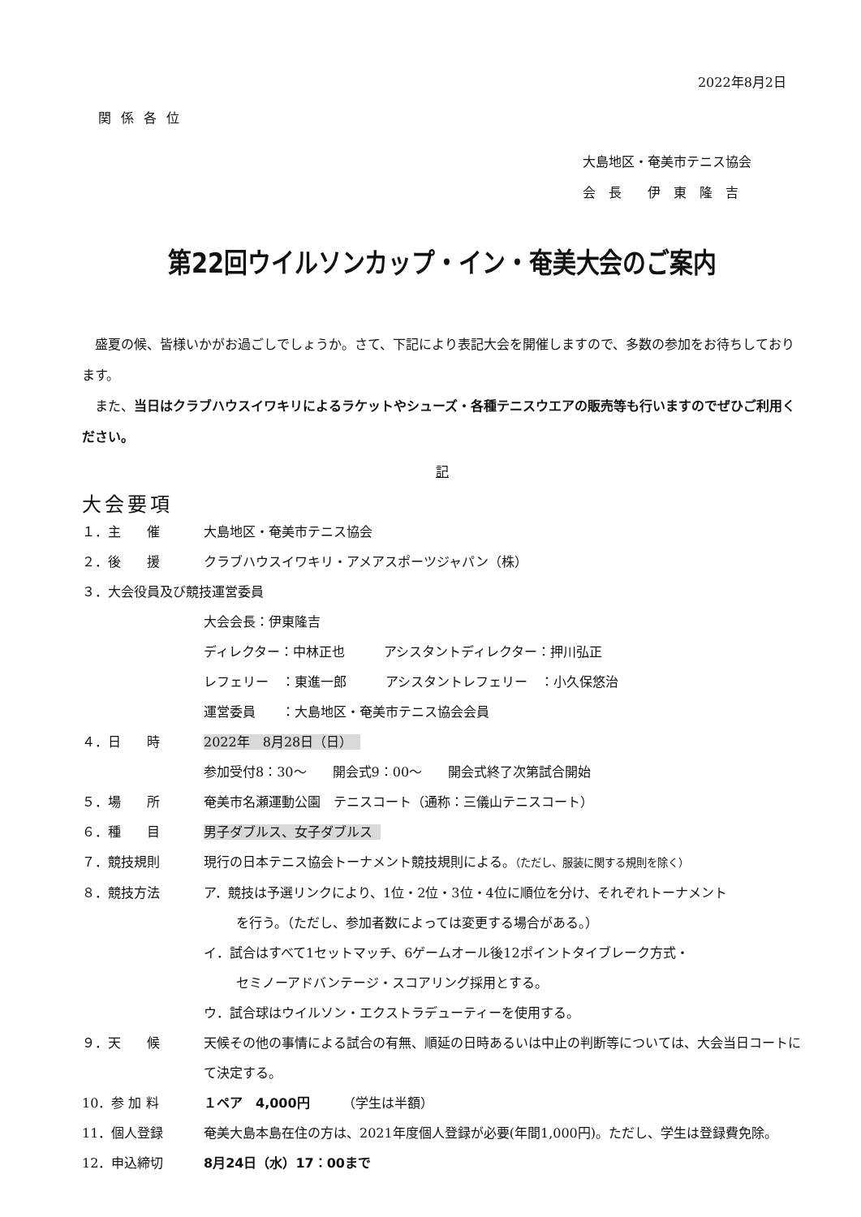2022年8月2日
関係各位
大島地区・奄美市テニス協会
会　長　　伊　東　隆　吉
第22回ウイルソンカップ・イン・奄美大会のご案内
盛夏の候、皆様いかがお過ごしでしょうか。さて、下記により表記大会を開催しますので、多数の参加をお待ちしております。
また、当日はクラブハウスイワキリによるラケットやシューズ・各種テニスウエアの販売等も行いますのでぜひご利用ください。
記
大会要項
１．主　　催 大島地区・奄美市テニス協会
２．後　　援 クラブハウスイワキリ・アメアスポーツジャパン（株）
３．大会役員及び競技運営委員
大会会長：伊東隆吉
ディレクター：中林正也　　　アシスタントディレクター：押川弘正
レフェリー　：東進一郎　　　アシスタントレフェリー　：小久保悠治
運営委員　　：大島地区・奄美市テニス協会会員
４．日　　時 2022年　8月28日（日）
参加受付8：30～　　開会式9：00～　　開会式終了次第試合開始
５．場　　所 奄美市名瀬運動公園　テニスコート（通称：三儀山テニスコート）
６．種　　目 男子ダブルス、女子ダブルス
７．競技規則 現行の日本テニス協会トーナメント競技規則による。（ただし、服装に関する規則を除く）
８．競技方法 ア．競技は予選リンクにより、1位・2位・3位・4位に順位を分け、それぞれトーナメント
を行う。（ただし、参加者数によっては変更する場合がある。）
イ．試合はすべて1セットマッチ、6ゲームオール後12ポイントタイブレーク方式・
セミノーアドバンテージ・スコアリング採用とする。
ウ．試合球はウイルソン・エクストラデューティーを使用する。
９．天　　候 天候その他の事情による試合の有無、順延の日時あるいは中止の判断等については、大会当日コートにて決定する。
10．参 加 料 １ペア　4,000円　　　（学生は半額）
11．個人登録 奄美大島本島在住の方は、2021年度個人登録が必要(年間1,000円)。ただし、学生は登録費免除。
12．申込締切 8月24日（水）17：00まで